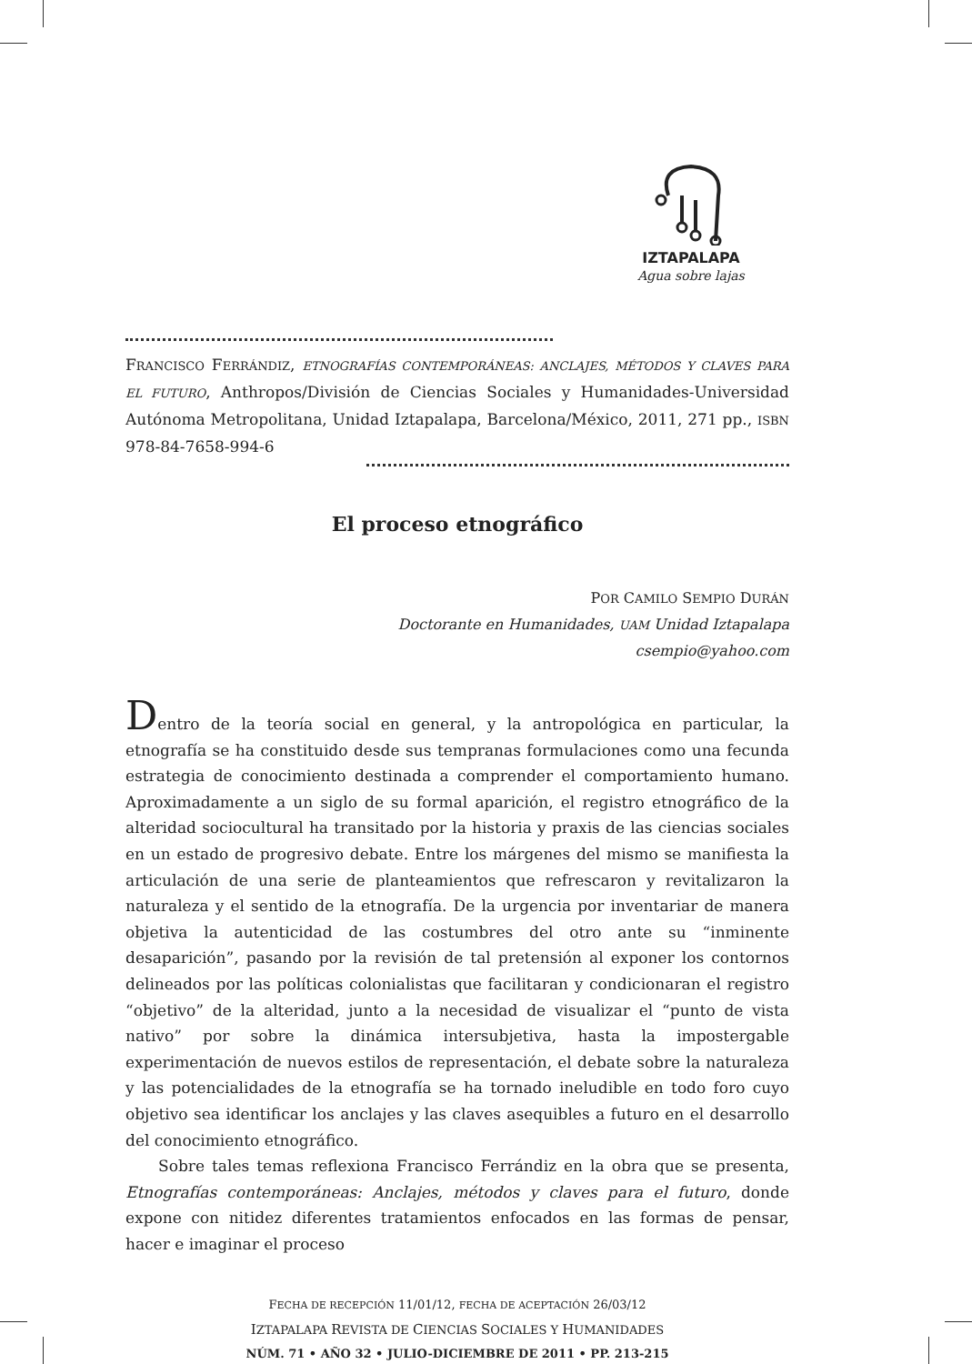IZTAPALAPA
Agua sobre lajas
FRANCISCO FERRÁNDIZ, ETNOGRAFÍAS CONTEMPORÁNEAS: ANCLAJES, MÉTODOS Y CLAVES PARA EL FUTURO, Anthropos/División de Ciencias Sociales y Humanidades-Universidad Autónoma Metropolitana, Unidad Iztapalapa, Barcelona/México, 2011, 271 pp., ISBN 978-84-7658-994-6
El proceso etnográfico
POR CAMILO SEMPIO DURÁN
Doctorante en Humanidades, UAM Unidad Iztapalapa
csempio@yahoo.com
Dentro de la teoría social en general, y la antropológica en particular, la etnografía se ha constituido desde sus tempranas formulaciones como una fecunda estrategia de conocimiento destinada a comprender el comportamiento humano. Aproximadamente a un siglo de su formal aparición, el registro etnográfico de la alteridad sociocultural ha transitado por la historia y praxis de las ciencias sociales en un estado de progresivo debate. Entre los márgenes del mismo se manifiesta la articulación de una serie de planteamientos que refrescaron y revitalizaron la naturaleza y el sentido de la etnografía. De la urgencia por inventariar de manera objetiva la autenticidad de las costumbres del otro ante su “inminente desaparición”, pasando por la revisión de tal pretensión al exponer los contornos delineados por las políticas colonialistas que facilitaran y condicionaran el registro “objetivo” de la alteridad, junto a la necesidad de visualizar el “punto de vista nativo” por sobre la dinámica intersubjetiva, hasta la impostergable experimentación de nuevos estilos de representación, el debate sobre la naturaleza y las potencialidades de la etnografía se ha tornado ineludible en todo foro cuyo objetivo sea identificar los anclajes y las claves asequibles a futuro en el desarrollo del conocimiento etnográfico.
Sobre tales temas reflexiona Francisco Ferrándiz en la obra que se presenta, Etnografías contemporáneas: Anclajes, métodos y claves para el futuro, donde expone con nitidez diferentes tratamientos enfocados en las formas de pensar, hacer e imaginar el proceso
FECHA DE RECEPCIÓN 11/01/12, FECHA DE ACEPTACIÓN 26/03/12
IZTAPALAPA REVISTA DE CIENCIAS SOCIALES Y HUMANIDADES
NÚM. 71 • AÑO 32 • JULIO-DICIEMBRE DE 2011 • PP. 213-215